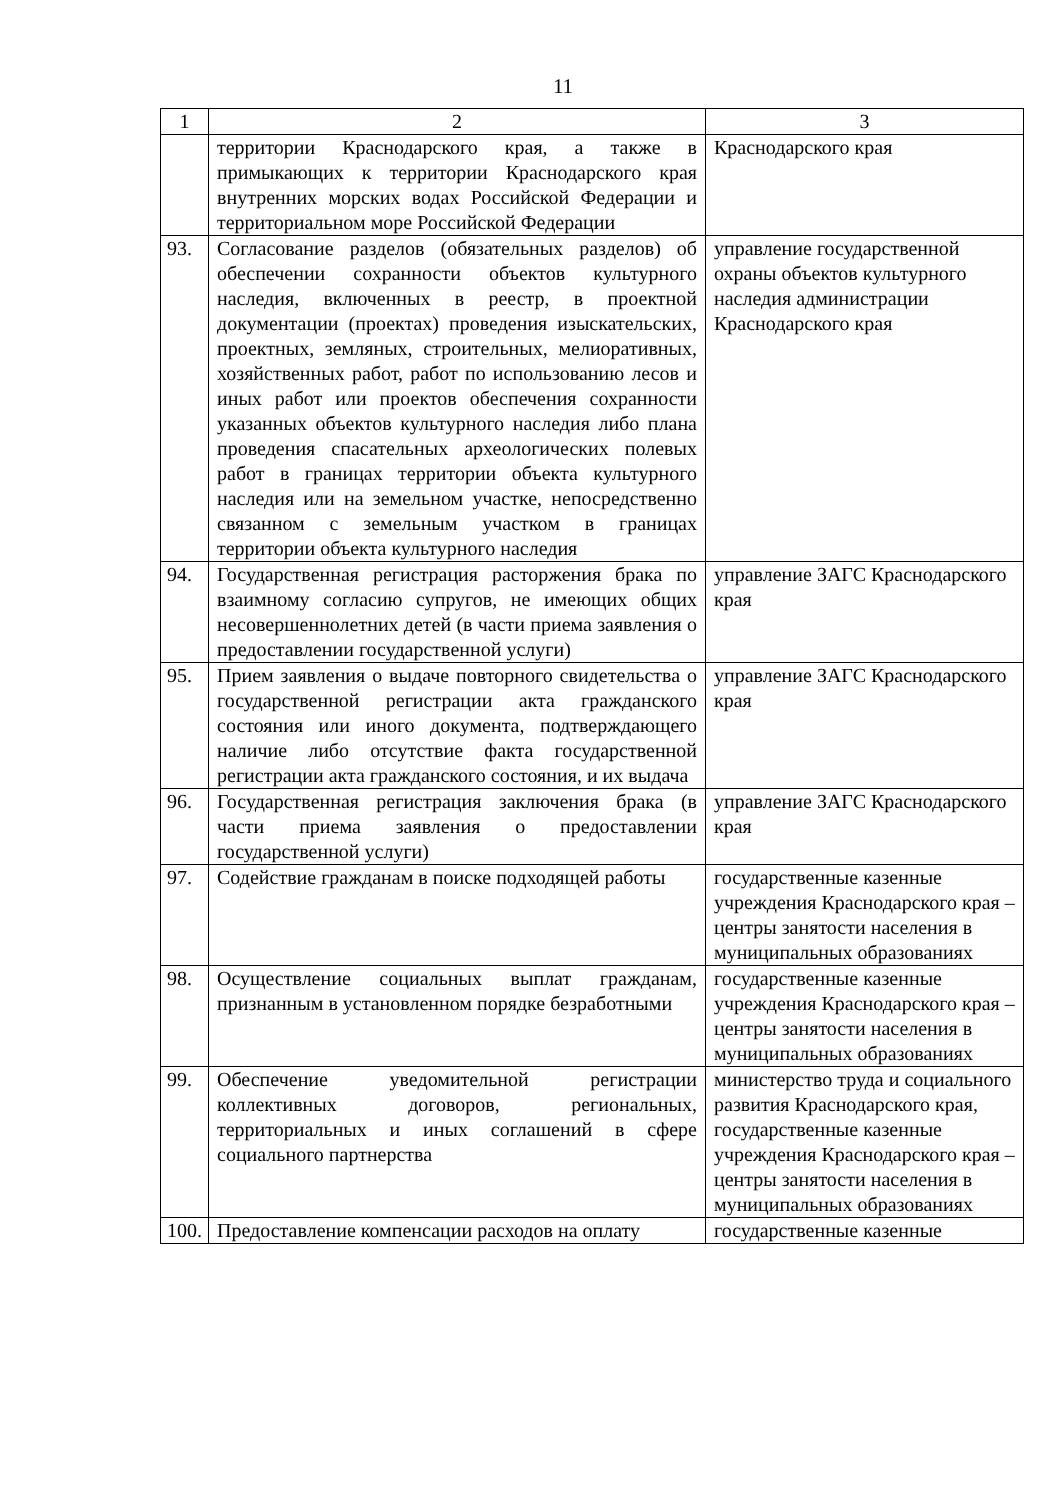11
| 1 | 2 | 3 |
| --- | --- | --- |
| | территории Краснодарского края, а также в примыкающих к территории Краснодарского края внутренних морских водах Российской Федерации и территориальном море Российской Федерации | Краснодарского края |
| 93. | Согласование разделов (обязательных разделов) об обеспечении сохранности объектов культурного наследия, включенных в реестр, в проектной документации (проектах) проведения изыскательских, проектных, земляных, строительных, мелиоративных, хозяйственных работ, работ по использованию лесов и иных работ или проектов обеспечения сохранности указанных объектов культурного наследия либо плана проведения спасательных археологических полевых работ в границах территории объекта культурного наследия или на земельном участке, непосредственно связанном с земельным участком в границах территории объекта культурного наследия | управление государственной охраны объектов культурного наследия администрации Краснодарского края |
| 94. | Государственная регистрация расторжения брака по взаимному согласию супругов, не имеющих общих несовершеннолетних детей (в части приема заявления о предоставлении государственной услуги) | управление ЗАГС Краснодарского края |
| 95. | Прием заявления о выдаче повторного свидетельства о государственной регистрации акта гражданского состояния или иного документа, подтверждающего наличие либо отсутствие факта государственной регистрации акта гражданского состояния, и их выдача | управление ЗАГС Краснодарского края |
| 96. | Государственная регистрация заключения брака (в части приема заявления о предоставлении государственной услуги) | управление ЗАГС Краснодарского края |
| 97. | Содействие гражданам в поиске подходящей работы | государственные казенные учреждения Краснодарского края – центры занятости населения в муниципальных образованиях |
| 98. | Осуществление социальных выплат гражданам, признанным в установленном порядке безработными | государственные казенные учреждения Краснодарского края – центры занятости населения в муниципальных образованиях |
| 99. | Обеспечение уведомительной регистрации коллективных договоров, региональных, территориальных и иных соглашений в сфере социального партнерства | министерство труда и социального развития Краснодарского края, государственные казенные учреждения Краснодарского края – центры занятости населения в муниципальных образованиях |
| 100. | Предоставление компенсации расходов на оплату | государственные казенные |